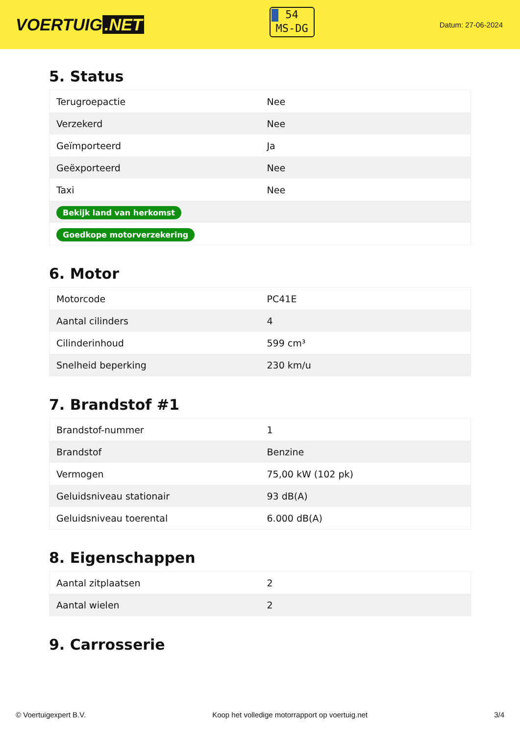VOERTUIG.NET
54
MS-DG
Datum: 27-06-2024
5. Status
| Terugroepactie | Nee |
| Verzekerd | Nee |
| Geïmporteerd | Ja |
| Geëxporteerd | Nee |
| Taxi | Nee |
| Bekijk land van herkomst | |
| Goedkope motorverzekering | |
6. Motor
| Motorcode | PC41E |
| Aantal cilinders | 4 |
| Cilinderinhoud | 599 cm³ |
| Snelheid beperking | 230 km/u |
7. Brandstof #1
| Brandstof-nummer | 1 |
| Brandstof | Benzine |
| Vermogen | 75,00 kW (102 pk) |
| Geluidsniveau stationair | 93 dB(A) |
| Geluidsniveau toerental | 6.000 dB(A) |
8. Eigenschappen
| Aantal zitplaatsen | 2 |
| Aantal wielen | 2 |
9. Carrosserie
© Voertuigexpert B.V. Koop het volledige motorrapport op voertuig.net 3/4